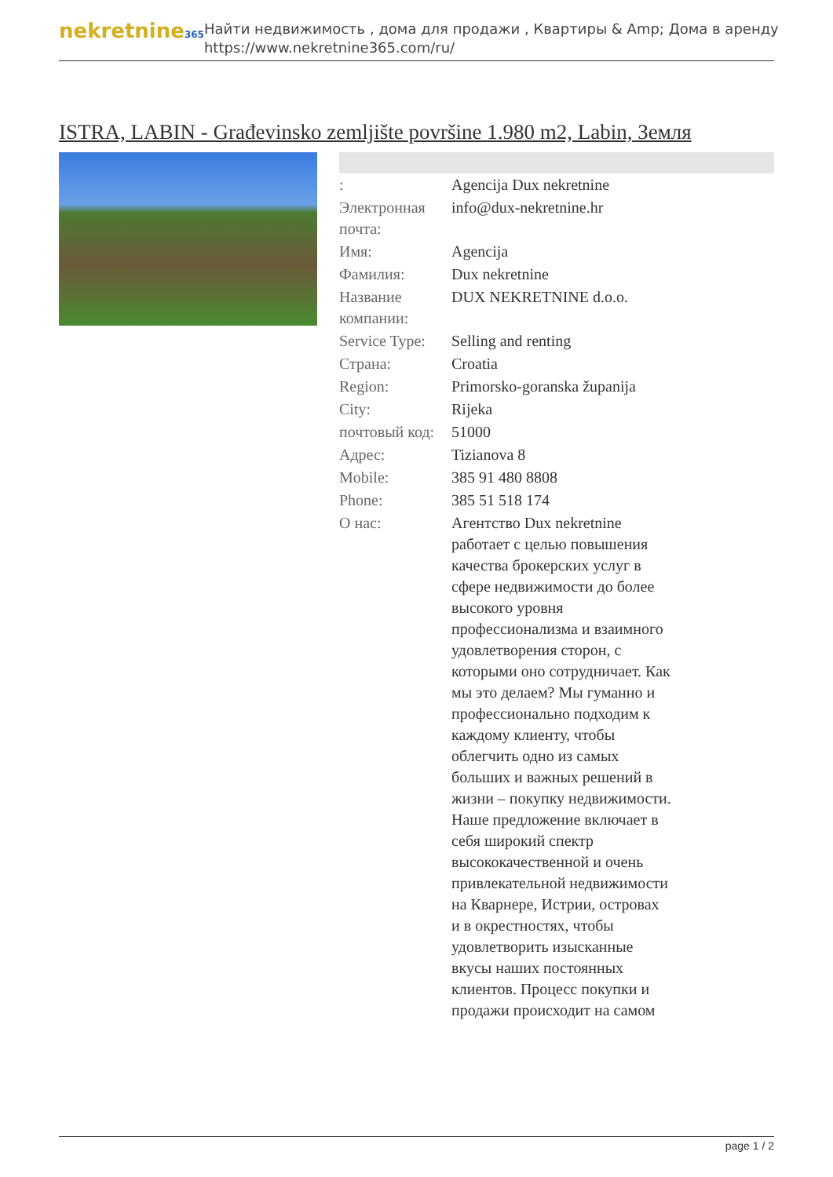nekretnine365
Найти недвижимость , дома для продажи , Квартиры & Amp; Дома в аренду
https://www.nekretnine365.com/ru/
ISTRA, LABIN - Građevinsko zemljište površine 1.980 m2, Labin, Земля
| : | Agencija Dux nekretnine |
| Электронная почта: | info@dux-nekretnine.hr |
| Имя: | Agencija |
| Фамилия: | Dux nekretnine |
| Название компании: | DUX NEKRETNINE d.o.o. |
| Service Type: | Selling and renting |
| Страна: | Croatia |
| Region: | Primorsko-goranska županija |
| City: | Rijeka |
| почтовый код: | 51000 |
| Адрес: | Tizianova 8 |
| Mobile: | 385 91 480 8808 |
| Phone: | 385 51 518 174 |
| О нас: | Агентство Dux nekretnine работает с целью повышения качества брокерских услуг в сфере недвижимости до более высокого уровня профессионализма и взаимного удовлетворения сторон, с которыми оно сотрудничает. Как мы это делаем? Мы гуманно и профессионально подходим к каждому клиенту, чтобы облегчить одно из самых больших и важных решений в жизни – покупку недвижимости. Наше предложение включает в себя широкий спектр высококачественной и очень привлекательной недвижимости на Кварнере, Истрии, островах и в окрестностях, чтобы удовлетворить изысканные вкусы наших постоянных клиентов. Процесс покупки и продажи происходит на самом |
page 1 / 2